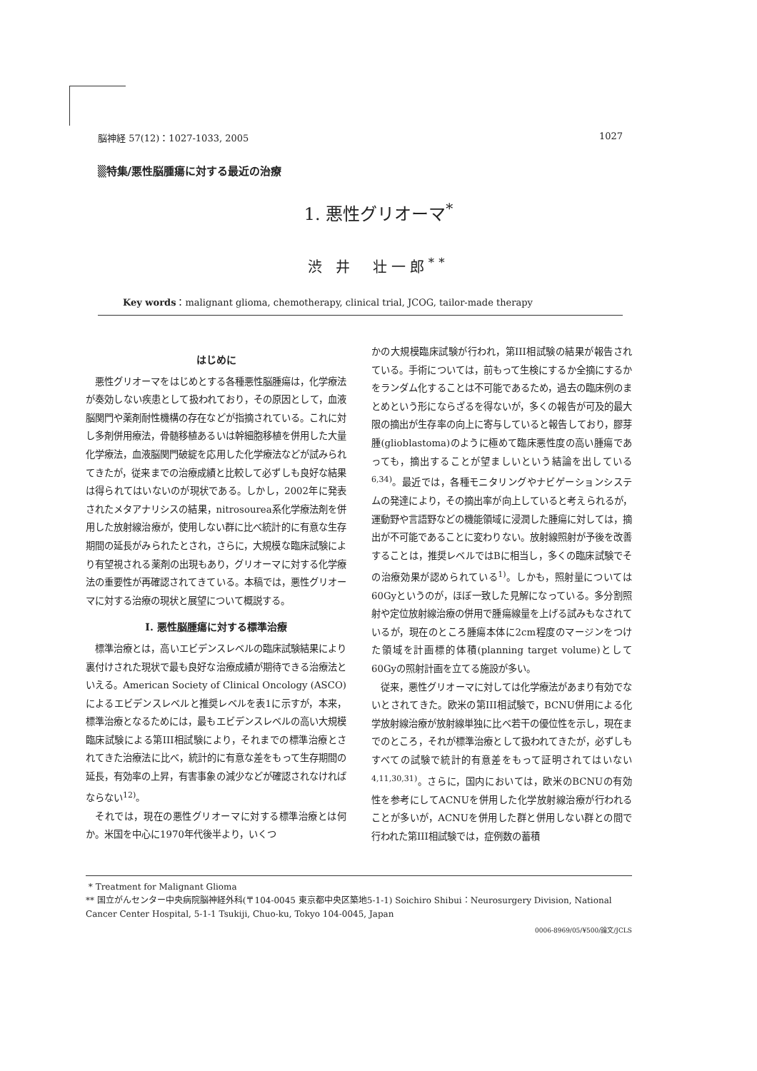脳神経 57(12)：1027-1033, 2005 1027
▒特集/悪性脳腫瘍に対する最近の治療
1. 悪性グリオーマ<sup>*</sup>
渋 井　壮一郎<sup>**</sup>
Key words：malignant glioma, chemotherapy, clinical trial, JCOG, tailor-made therapy
はじめに
悪性グリオーマをはじめとする各種悪性脳腫瘍は，化学療法が奏効しない疾患として扱われており，その原因として，血液脳関門や薬剤耐性機構の存在などが指摘されている。これに対し多剤併用療法，骨髄移植あるいは幹細胞移植を併用した大量化学療法，血液脳関門破綻を応用した化学療法などが試みられてきたが，従来までの治療成績と比較して必ずしも良好な結果は得られてはいないのが現状である。しかし，2002年に発表されたメタアナリシスの結果，nitrosourea系化学療法剤を併用した放射線治療が，使用しない群に比べ統計的に有意な生存期間の延長がみられたとされ，さらに，大規模な臨床試験により有望視される薬剤の出現もあり，グリオーマに対する化学療法の重要性が再確認されてきている。本稿では，悪性グリオーマに対する治療の現状と展望について概説する。
I. 悪性脳腫瘍に対する標準治療
標準治療とは，高いエビデンスレベルの臨床試験結果により裏付けされた現状で最も良好な治療成績が期待できる治療法といえる。American Society of Clinical Oncology (ASCO)によるエビデンスレベルと推奨レベルを表1に示すが，本来，標準治療となるためには，最もエビデンスレベルの高い大規模臨床試験による第III相試験により，それまでの標準治療とされてきた治療法に比べ，統計的に有意な差をもって生存期間の延長，有効率の上昇，有害事象の減少などが確認されなければならない<sup>12)</sup>。
それでは，現在の悪性グリオーマに対する標準治療とは何か。米国を中心に1970年代後半より，いくつ
かの大規模臨床試験が行われ，第III相試験の結果が報告されている。手術については，前もって生検にするか全摘にするかをランダム化することは不可能であるため，過去の臨床例のまとめという形にならざるを得ないが，多くの報告が可及的最大限の摘出が生存率の向上に寄与していると報告しており，膠芽腫(glioblastoma)のように極めて臨床悪性度の高い腫瘍であっても，摘出することが望ましいという結論を出している<sup>6,34)</sup>。最近では，各種モニタリングやナビゲーションシステムの発達により，その摘出率が向上していると考えられるが，運動野や言語野などの機能領域に浸潤した腫瘍に対しては，摘出が不可能であることに変わりない。放射線照射が予後を改善することは，推奨レベルではBに相当し，多くの臨床試験でその治療効果が認められている<sup>1)</sup>。しかも，照射量については60Gyというのが，ほぼ一致した見解になっている。多分割照射や定位放射線治療の併用で腫瘍線量を上げる試みもなされているが，現在のところ腫瘍本体に2cm程度のマージンをつけた領域を計画標的体積(planning target volume)として60Gyの照射計画を立てる施設が多い。
従来，悪性グリオーマに対しては化学療法があまり有効でないとされてきた。欧米の第III相試験で，BCNU併用による化学放射線治療が放射線単独に比べ若干の優位性を示し，現在までのところ，それが標準治療として扱われてきたが，必ずしもすべての試験で統計的有意差をもって証明されてはいない<sup>4,11,30,31)</sup>。さらに，国内においては，欧米のBCNUの有効性を参考にしてACNUを併用した化学放射線治療が行われることが多いが，ACNUを併用した群と併用しない群との間で行われた第III相試験では，症例数の蓄積
* Treatment for Malignant Glioma
** 国立がんセンター中央病院脳神経外科(〒104-0045 東京都中央区築地5-1-1) Soichiro Shibui：Neurosurgery Division, National Cancer Center Hospital, 5-1-1 Tsukiji, Chuo-ku, Tokyo 104-0045, Japan
0006-8969/05/¥500/論文/JCLS